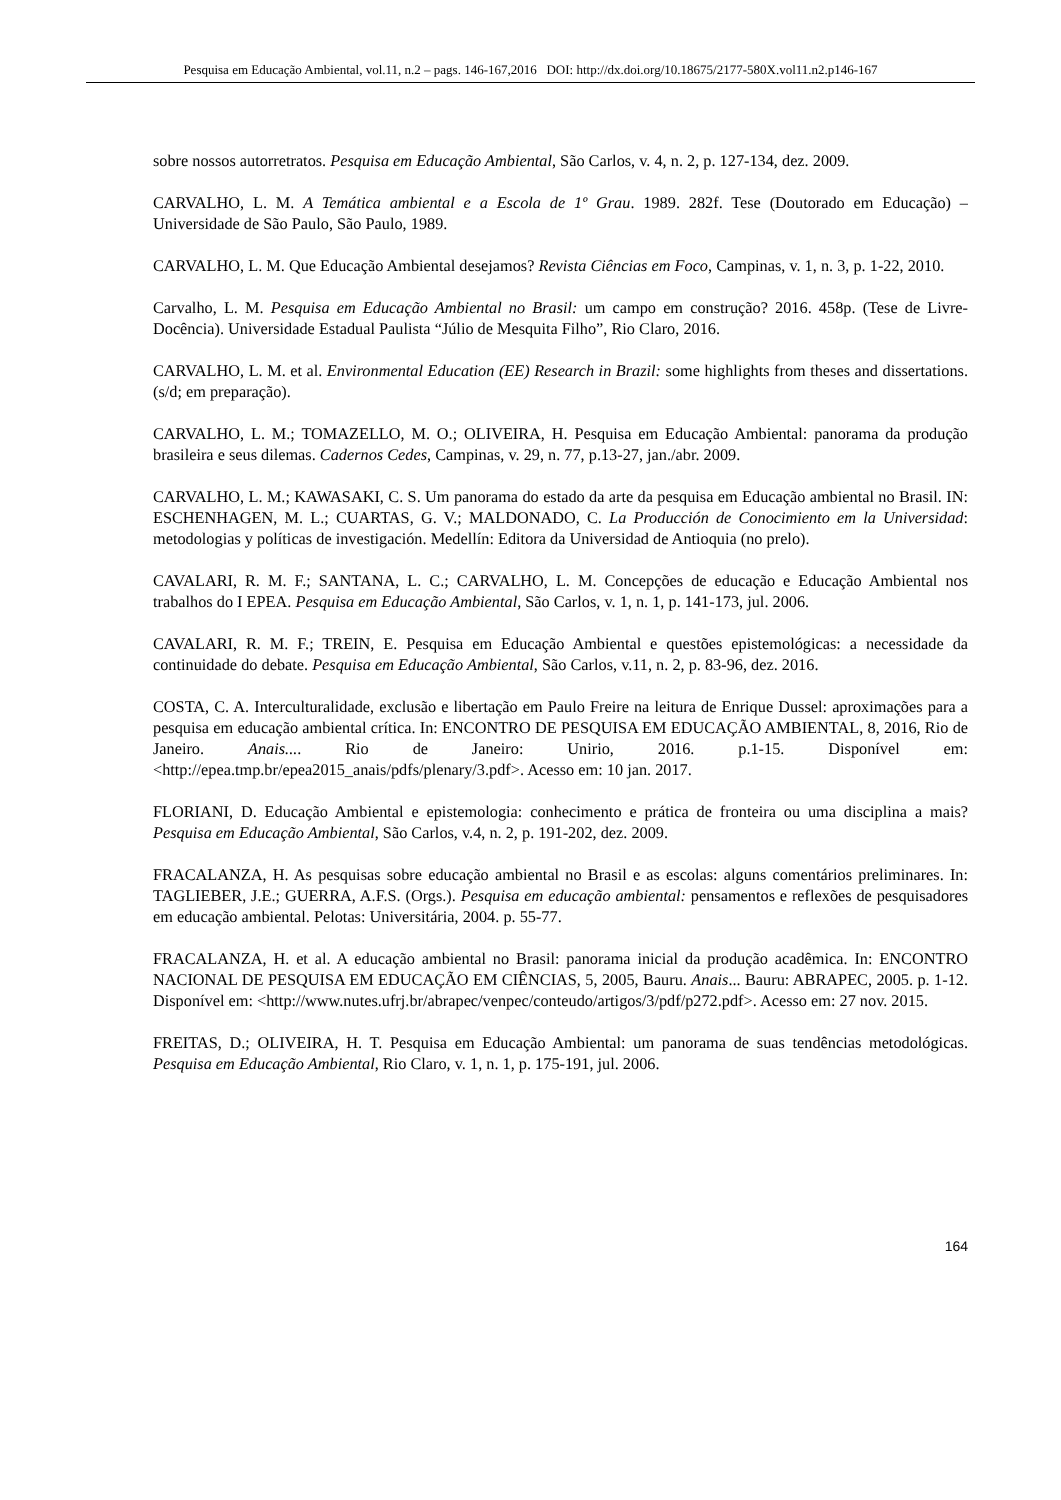Pesquisa em Educação Ambiental, vol.11, n.2 – pags. 146-167,2016 DOI: http://dx.doi.org/10.18675/2177-580X.vol11.n2.p146-167
sobre nossos autorretratos. Pesquisa em Educação Ambiental, São Carlos, v. 4, n. 2, p. 127-134, dez. 2009.
CARVALHO, L. M. A Temática ambiental e a Escola de 1º Grau. 1989. 282f. Tese (Doutorado em Educação) – Universidade de São Paulo, São Paulo, 1989.
CARVALHO, L. M. Que Educação Ambiental desejamos? Revista Ciências em Foco, Campinas, v. 1, n. 3, p. 1-22, 2010.
Carvalho, L. M. Pesquisa em Educação Ambiental no Brasil: um campo em construção? 2016. 458p. (Tese de Livre-Docência). Universidade Estadual Paulista “Júlio de Mesquita Filho”, Rio Claro, 2016.
CARVALHO, L. M. et al. Environmental Education (EE) Research in Brazil: some highlights from theses and dissertations. (s/d; em preparação).
CARVALHO, L. M.; TOMAZELLO, M. O.; OLIVEIRA, H. Pesquisa em Educação Ambiental: panorama da produção brasileira e seus dilemas. Cadernos Cedes, Campinas, v. 29, n. 77, p.13-27, jan./abr. 2009.
CARVALHO, L. M.; KAWASAKI, C. S. Um panorama do estado da arte da pesquisa em Educação ambiental no Brasil. IN: ESCHENHAGEN, M. L.; CUARTAS, G. V.; MALDONADO, C. La Producción de Conocimiento em la Universidad: metodologias y políticas de investigación. Medellín: Editora da Universidad de Antioquia (no prelo).
CAVALARI, R. M. F.; SANTANA, L. C.; CARVALHO, L. M. Concepções de educação e Educação Ambiental nos trabalhos do I EPEA. Pesquisa em Educação Ambiental, São Carlos, v. 1, n. 1, p. 141-173, jul. 2006.
CAVALARI, R. M. F.; TREIN, E. Pesquisa em Educação Ambiental e questões epistemológicas: a necessidade da continuidade do debate. Pesquisa em Educação Ambiental, São Carlos, v.11, n. 2, p. 83-96, dez. 2016.
COSTA, C. A. Interculturalidade, exclusão e libertação em Paulo Freire na leitura de Enrique Dussel: aproximações para a pesquisa em educação ambiental crítica. In: ENCONTRO DE PESQUISA EM EDUCAÇÃO AMBIENTAL, 8, 2016, Rio de Janeiro. Anais.... Rio de Janeiro: Unirio, 2016. p.1-15. Disponível em: <http://epea.tmp.br/epea2015_anais/pdfs/plenary/3.pdf>. Acesso em: 10 jan. 2017.
FLORIANI, D. Educação Ambiental e epistemologia: conhecimento e prática de fronteira ou uma disciplina a mais? Pesquisa em Educação Ambiental, São Carlos, v.4, n. 2, p. 191-202, dez. 2009.
FRACALANZA, H. As pesquisas sobre educação ambiental no Brasil e as escolas: alguns comentários preliminares. In: TAGLIEBER, J.E.; GUERRA, A.F.S. (Orgs.). Pesquisa em educação ambiental: pensamentos e reflexões de pesquisadores em educação ambiental. Pelotas: Universitária, 2004. p. 55-77.
FRACALANZA, H. et al. A educação ambiental no Brasil: panorama inicial da produção acadêmica. In: ENCONTRO NACIONAL DE PESQUISA EM EDUCAÇÃO EM CIÊNCIAS, 5, 2005, Bauru. Anais... Bauru: ABRAPEC, 2005. p. 1-12. Disponível em: <http://www.nutes.ufrj.br/abrapec/venpec/conteudo/artigos/3/pdf/p272.pdf>. Acesso em: 27 nov. 2015.
FREITAS, D.; OLIVEIRA, H. T. Pesquisa em Educação Ambiental: um panorama de suas tendências metodológicas. Pesquisa em Educação Ambiental, Rio Claro, v. 1, n. 1, p. 175-191, jul. 2006.
164